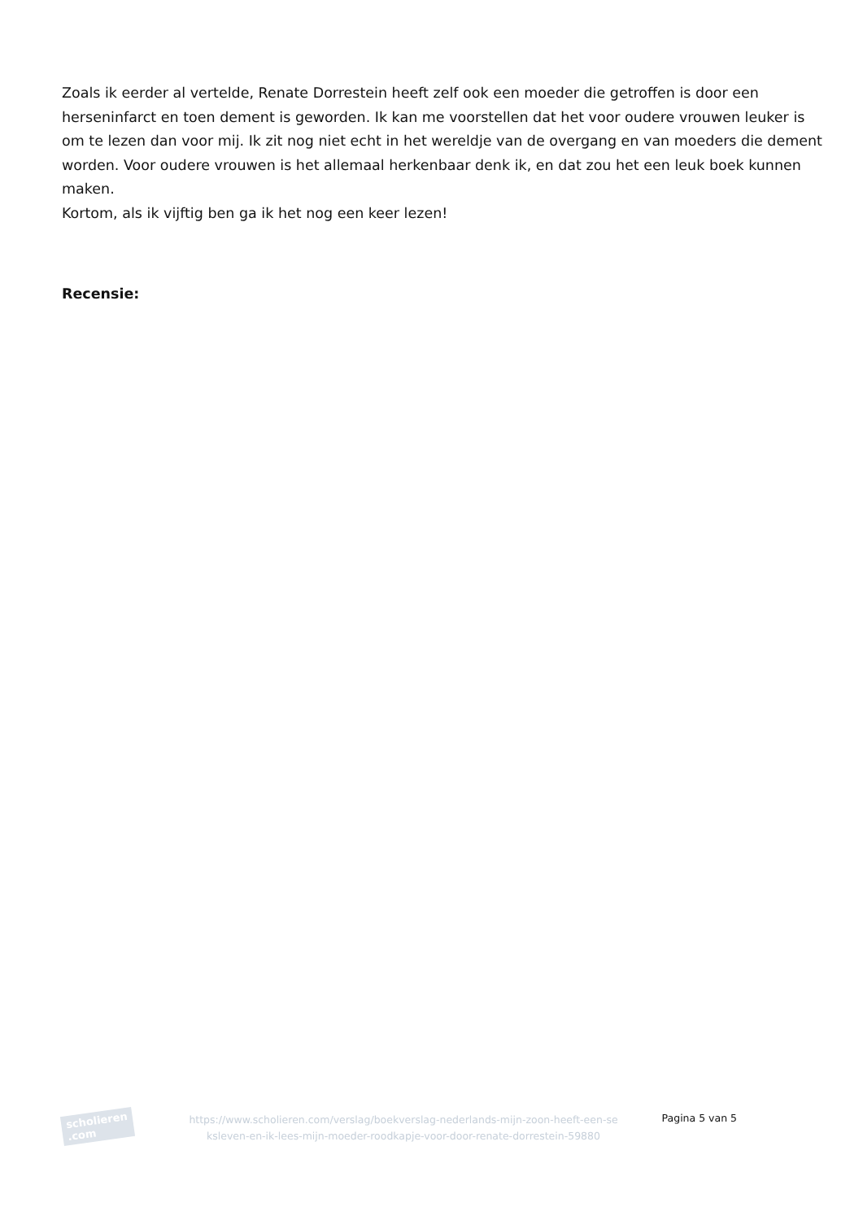Zoals ik eerder al vertelde, Renate Dorrestein heeft zelf ook een moeder die getroffen is door een herseninfarct en toen dement is geworden. Ik kan me voorstellen dat het voor oudere vrouwen leuker is om te lezen dan voor mij. Ik zit nog niet echt in het wereldje van de overgang en van moeders die dement worden. Voor oudere vrouwen is het allemaal herkenbaar denk ik, en dat zou het een leuk boek kunnen maken.
Kortom, als ik vijftig ben ga ik het nog een keer lezen!
Recensie:
scholieren .com
https://www.scholieren.com/verslag/boekverslag-nederlands-mijn-zoon-heeft-een-se ksleven-en-ik-lees-mijn-moeder-roodkapje-voor-door-renate-dorrestein-59880
Pagina 5 van 5